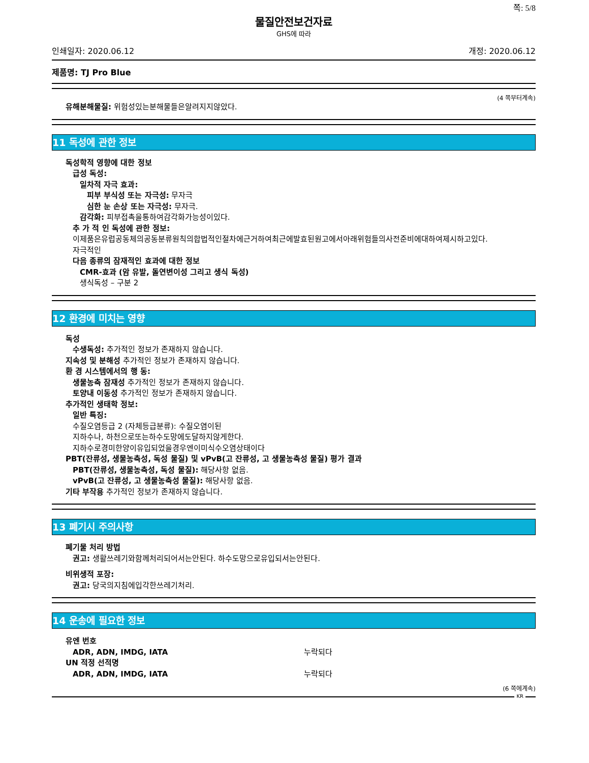쪽: 5/8
물질안전보건자료
GHS에 따라
인쇄일자: 2020.06.12 개정: 2020.06.12
제품명: TJ Pro Blue
(4 쪽부터계속)
유해분해물질: 위험성있는분해물들은알려지지않았다.
11 독성에 관한 정보
독성학적 영향에 대한 정보
급성 독성:
일차적 자극 효과:
피부 부식성 또는 자극성: 무자극
심한 눈 손상 또는 자극성: 무자극.
감각화: 피부접촉을통하여감각화가능성이있다.
추 가 적 인 독성에 관한 정보:
이제품은유럽공동체의공동분류원칙의합법적인절차에근거하여최근에발효된원고에서아래위험들의사전준비에대하여제시하고있다.
자극적인
다음 종류의 잠재적인 효과에 대한 정보
CMR-효과 (암 유발, 돌연변이성 그리고 생식 독성)
생식독성 – 구분 2
12 환경에 미치는 영향
독성
수생독성: 추가적인 정보가 존재하지 않습니다.
지속성 및 분해성 추가적인 정보가 존재하지 않습니다.
환 경 시스템에서의 행 동:
생물농축 잠재성 추가적인 정보가 존재하지 않습니다.
토양내 이동성 추가적인 정보가 존재하지 않습니다.
추가적인 생태학 정보:
일반 특징:
수질오염등급 2 (자체등급분류): 수질오염이된
지하수나, 하천으로또는하수도망에도달하지않게한다.
지하수로경미한양이유입되었을경우엔이미식수오염상태이다
PBT(잔류성, 생물농축성, 독성 물질) 및 vPvB(고 잔류성, 고 생물농축성 물질) 평가 결과
PBT(잔류성, 생물농축성, 독성 물질): 해당사항 없음.
vPvB(고 잔류성, 고 생물농축성 물질): 해당사항 없음.
기타 부작용 추가적인 정보가 존재하지 않습니다.
13 폐기시 주의사항
폐기물 처리 방법
권고: 생활쓰레기와함께처리되어서는안된다. 하수도망으로유입되서는안된다.
비위생적 포장:
권고: 당국의지침에입각한쓰레기처리.
14 운송에 필요한 정보
유엔 번호
ADR, ADN, IMDG, IATA 누락되다
UN 적정 선적명
ADR, ADN, IMDG, IATA 누락되다
(6 쪽에계속)
KR